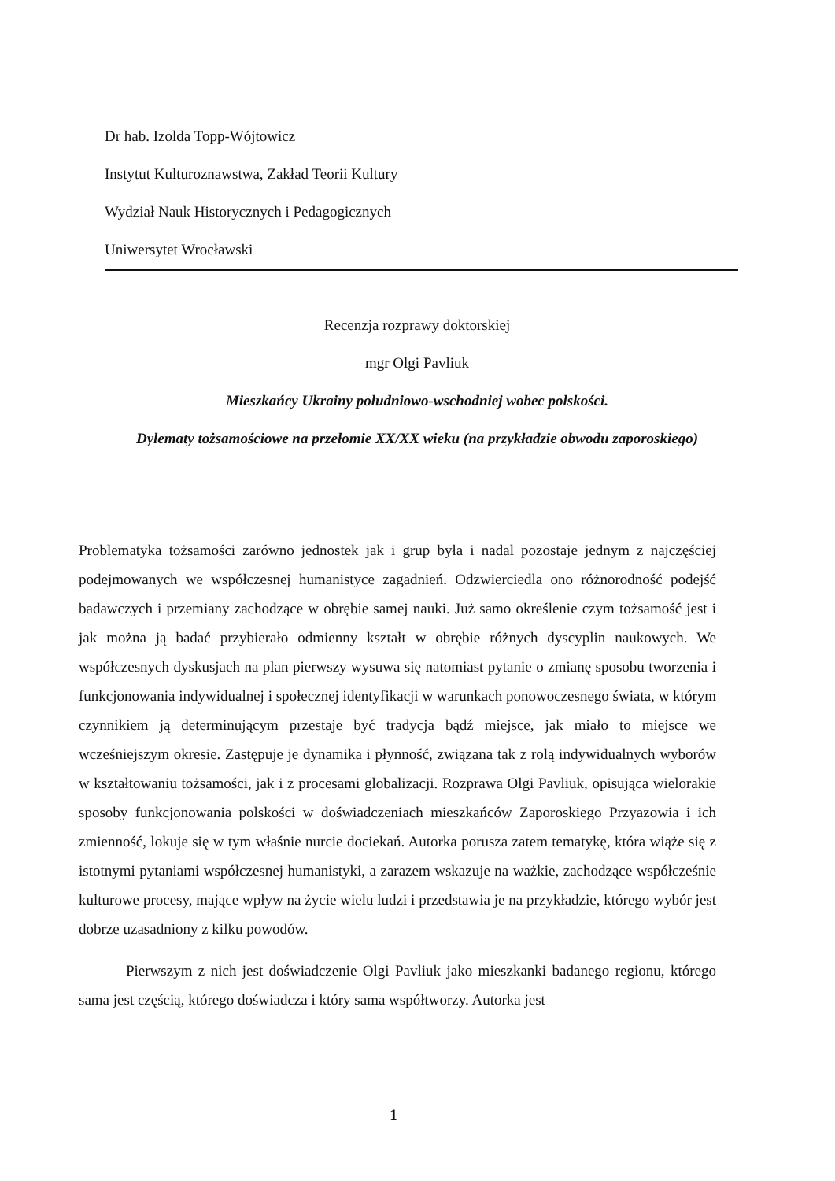Dr hab. Izolda Topp-Wójtowicz
Instytut Kulturoznawstwa, Zakład Teorii Kultury
Wydział Nauk Historycznych i Pedagogicznych
Uniwersytet Wrocławski
Recenzja rozprawy doktorskiej
mgr Olgi Pavliuk
Mieszkańcy Ukrainy południowo-wschodniej wobec polskości.
Dylematy tożsamościowe na przełomie XX/XX wieku (na przykładzie obwodu zaporoskiego)
Problematyka tożsamości zarówno jednostek jak i grup była i nadal pozostaje jednym z najczęściej podejmowanych we współczesnej humanistyce zagadnień. Odzwierciedla ono różnorodność podejść badawczych i przemiany zachodzące w obrębie samej nauki. Już samo określenie czym tożsamość jest i jak można ją badać przybierało odmienny kształt w obrębie różnych dyscyplin naukowych. We współczesnych dyskusjach na plan pierwszy wysuwa się natomiast pytanie o zmianę sposobu tworzenia i funkcjonowania indywidualnej i społecznej identyfikacji w warunkach ponowoczesnego świata, w którym czynnikiem ją determinującym przestaje być tradycja bądź miejsce, jak miało to miejsce we wcześniejszym okresie. Zastępuje je dynamika i płynność, związana tak z rolą indywidualnych wyborów w kształtowaniu tożsamości, jak i z procesami globalizacji. Rozprawa Olgi Pavliuk, opisująca wielorakie sposoby funkcjonowania polskości w doświadczeniach mieszkańców Zaporoskiego Przyazowia i ich zmienność, lokuje się w tym właśnie nurcie dociekań. Autorka porusza zatem tematykę, która wiąże się z istotnymi pytaniami współczesnej humanistyki, a zarazem wskazuje na ważkie, zachodzące współcześnie kulturowe procesy, mające wpływ na życie wielu ludzi i przedstawia je na przykładzie, którego wybór jest dobrze uzasadniony z kilku powodów.
Pierwszym z nich jest doświadczenie Olgi Pavliuk jako mieszkanki badanego regionu, którego sama jest częścią, którego doświadcza i który sama współtworzy. Autorka jest
1